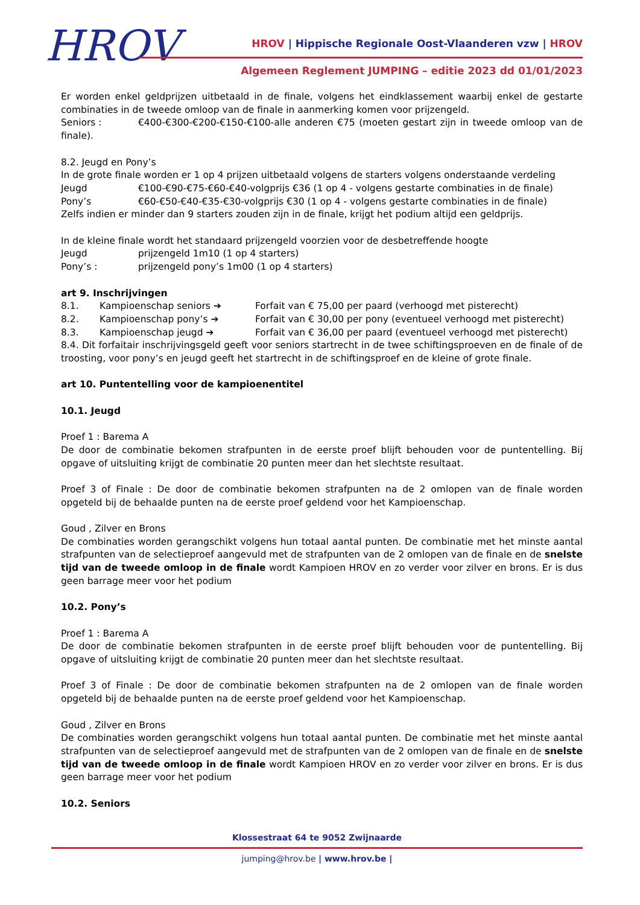HROV
HROV | Hippische Regionale Oost-Vlaanderen vzw | HROV
Algemeen Reglement JUMPING – editie 2023 dd 01/01/2023
Er worden enkel geldprijzen uitbetaald in de finale, volgens het eindklassement waarbij enkel de gestarte combinaties in de tweede omloop van de finale in aanmerking komen voor prijzengeld.
Seniors : €400-€300-€200-€150-€100-alle anderen €75 (moeten gestart zijn in tweede omloop van de finale).
8.2. Jeugd en Pony’s
In de grote finale worden er 1 op 4 prijzen uitbetaald volgens de starters volgens onderstaande verdeling
Jeugd €100-€90-€75-€60-€40-volgprijs €36 (1 op 4 - volgens gestarte combinaties in de finale)
Pony’s €60-€50-€40-€35-€30-volgprijs €30 (1 op 4 - volgens gestarte combinaties in de finale)
Zelfs indien er minder dan 9 starters zouden zijn in de finale, krijgt het podium altijd een geldprijs.
In de kleine finale wordt het standaard prijzengeld voorzien voor de desbetreffende hoogte
Jeugd prijzengeld 1m10 (1 op 4 starters)
Pony’s : prijzengeld pony’s 1m00 (1 op 4 starters)
art 9. Inschrijvingen
8.1. Kampioenschap seniors ➔ Forfait van € 75,00 per paard (verhoogd met pisterecht)
8.2. Kampioenschap pony’s ➔ Forfait van € 30,00 per pony (eventueel verhoogd met pisterecht)
8.3. Kampioenschap jeugd ➔ Forfait van € 36,00 per paard (eventueel verhoogd met pisterecht)
8.4. Dit forfaitair inschrijvingsgeld geeft voor seniors startrecht in de twee schiftingsproeven en de finale of de troosting, voor pony’s en jeugd geeft het startrecht in de schiftingsproef en de kleine of grote finale.
art 10. Puntentelling voor de kampioenentitel
10.1. Jeugd
Proef 1 : Barema A
De door de combinatie bekomen strafpunten in de eerste proef blijft behouden voor de puntentelling. Bij opgave of uitsluiting krijgt de combinatie 20 punten meer dan het slechtste resultaat.
Proef 3 of Finale : De door de combinatie bekomen strafpunten na de 2 omlopen van de finale worden opgeteld bij de behaalde punten na de eerste proef geldend voor het Kampioenschap.
Goud , Zilver en Brons
De combinaties worden gerangschikt volgens hun totaal aantal punten. De combinatie met het minste aantal strafpunten van de selectieproef aangevuld met de strafpunten van de 2 omlopen van de finale en de snelste tijd van de tweede omloop in de finale wordt Kampioen HROV en zo verder voor zilver en brons. Er is dus geen barrage meer voor het podium
10.2. Pony’s
Proef 1 : Barema A
De door de combinatie bekomen strafpunten in de eerste proef blijft behouden voor de puntentelling. Bij opgave of uitsluiting krijgt de combinatie 20 punten meer dan het slechtste resultaat.
Proef 3 of Finale : De door de combinatie bekomen strafpunten na de 2 omlopen van de finale worden opgeteld bij de behaalde punten na de eerste proef geldend voor het Kampioenschap.
Goud , Zilver en Brons
De combinaties worden gerangschikt volgens hun totaal aantal punten. De combinatie met het minste aantal strafpunten van de selectieproef aangevuld met de strafpunten van de 2 omlopen van de finale en de snelste tijd van de tweede omloop in de finale wordt Kampioen HROV en zo verder voor zilver en brons. Er is dus geen barrage meer voor het podium
10.2. Seniors
Klossestraat 64 te 9052 Zwijnaarde
jumping@hrov.be | www.hrov.be |